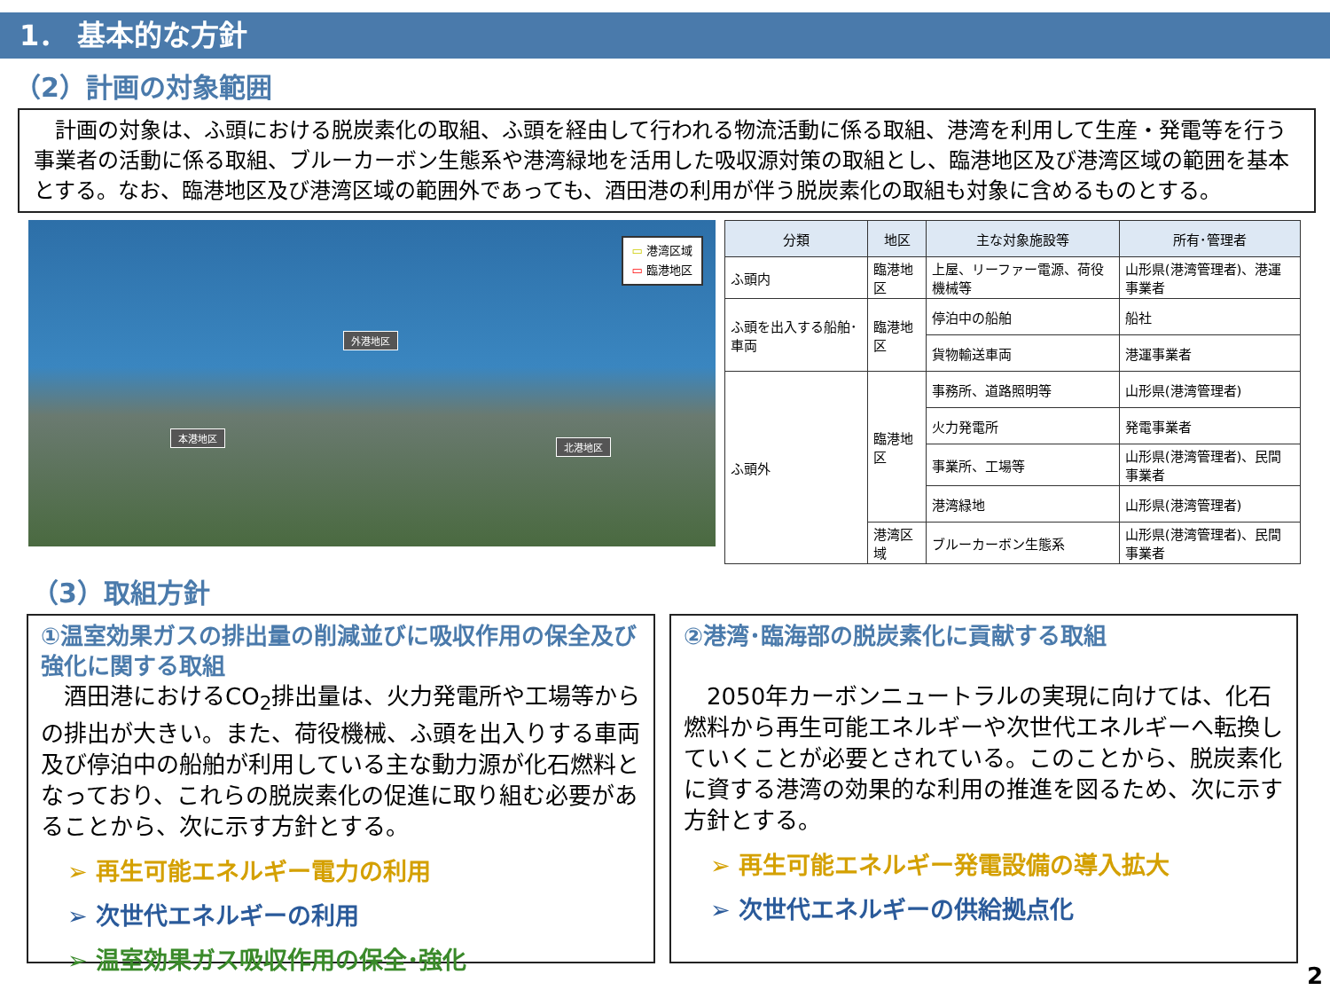1． 基本的な方針
（2）計画の対象範囲
　計画の対象は、ふ頭における脱炭素化の取組、ふ頭を経由して行われる物流活動に係る取組、港湾を利用して生産・発電等を行う事業者の活動に係る取組、ブルーカーボン生態系や港湾緑地を活用した吸収源対策の取組とし、臨港地区及び港湾区域の範囲を基本とする。なお、臨港地区及び港湾区域の範囲外であっても、酒田港の利用が伴う脱炭素化の取組も対象に含めるものとする。
▭ 港湾区域
▭ 臨港地区
外港地区
本港地区
北港地区
| 分類 | 地区 | 主な対象施設等 | 所有･管理者 |
| --- | --- | --- | --- |
| ふ頭内 | 臨港地区 | 上屋、リーファー電源、荷役機械等 | 山形県(港湾管理者)、港運事業者 |
| ふ頭を出入する船舶･車両 | 臨港地区 | 停泊中の船舶 | 船社 |
| | | 貨物輸送車両 | 港運事業者 |
| ふ頭外 | 臨港地区 | 事務所、道路照明等 | 山形県(港湾管理者) |
| | | 火力発電所 | 発電事業者 |
| | | 事業所、工場等 | 山形県(港湾管理者)、民間事業者 |
| | | 港湾緑地 | 山形県(港湾管理者) |
| | 港湾区域 | ブルーカーボン生態系 | 山形県(港湾管理者)、民間事業者 |
（3）取組方針
①温室効果ガスの排出量の削減並びに吸収作用の保全及び強化に関する取組
　酒田港におけるCO<sub>2</sub>排出量は、火力発電所や工場等からの排出が大きい。また、荷役機械、ふ頭を出入りする車両及び停泊中の船舶が利用している主な動力源が化石燃料となっており、これらの脱炭素化の促進に取り組む必要があることから、次に示す方針とする。
➢ 再生可能エネルギー電力の利用
➢ 次世代エネルギーの利用
➢ 温室効果ガス吸収作用の保全･強化
②港湾･臨海部の脱炭素化に貢献する取組
　2050年カーボンニュートラルの実現に向けては、化石燃料から再生可能エネルギーや次世代エネルギーへ転換していくことが必要とされている。このことから、脱炭素化に資する港湾の効果的な利用の推進を図るため、次に示す方針とする。
➢ 再生可能エネルギー発電設備の導入拡大
➢ 次世代エネルギーの供給拠点化
2